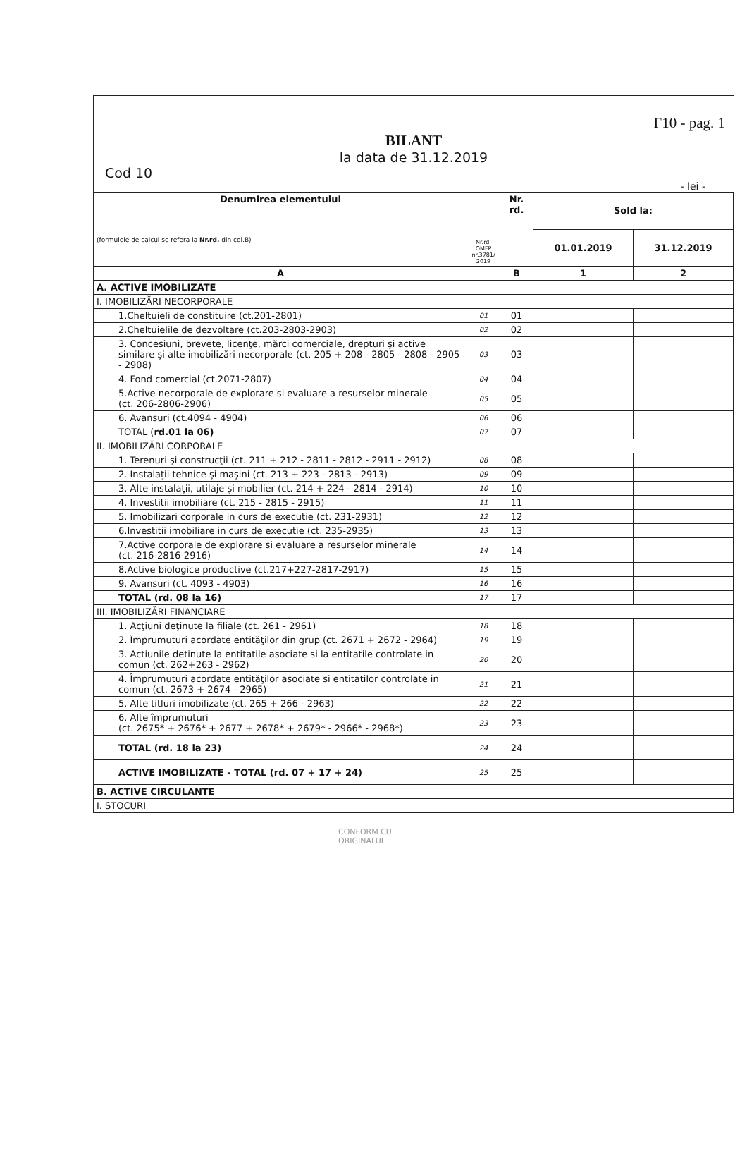F10 - pag. 1
BILANT
la data de 31.12.2019
Cod 10
- lei -
| Denumirea elementului (formulele de calcul se refera la Nr.rd. din col.B) | Nr.rd. OMFP nr.3781/ 2019 | Nr. rd. | Sold la: | |
| --- | --- | --- | --- | --- |
| | | | 01.01.2019 | 31.12.2019 |
| A | | B | 1 | 2 |
| A. ACTIVE IMOBILIZATE | | | | |
| I. IMOBILIZĂRI NECORPORALE | | | | |
| 1.Cheltuieli de constituire (ct.201-2801) | 01 | 01 | | |
| 2.Cheltuielile de dezvoltare (ct.203-2803-2903) | 02 | 02 | | |
| 3. Concesiuni, brevete, licenţe, mărci comerciale, drepturi şi active similare şi alte imobilizări necorporale (ct. 205 + 208 - 2805 - 2808 - 2905 - 2908) | 03 | 03 | | |
| 4. Fond comercial (ct.2071-2807) | 04 | 04 | | |
| 5.Active necorporale de explorare si evaluare a resurselor minerale (ct. 206-2806-2906) | 05 | 05 | | |
| 6. Avansuri (ct.4094 - 4904) | 06 | 06 | | |
| TOTAL ( rd.01 la 06) | 07 | 07 | | |
| II. IMOBILIZĂRI CORPORALE | | | | |
| 1. Terenuri şi construcţii (ct. 211 + 212 - 2811 - 2812 - 2911 - 2912) | 08 | 08 | | |
| 2. Instalaţii tehnice şi maşini (ct. 213 + 223 - 2813 - 2913) | 09 | 09 | | |
| 3. Alte instalaţii, utilaje şi mobilier (ct. 214 + 224 - 2814 - 2914) | 10 | 10 | | |
| 4. Investitii imobiliare (ct. 215 - 2815 - 2915) | 11 | 11 | | |
| 5. Imobilizari corporale in curs de executie (ct. 231-2931) | 12 | 12 | | |
| 6.Investitii imobiliare in curs de executie (ct. 235-2935) | 13 | 13 | | |
| 7.Active corporale de explorare si evaluare a resurselor minerale (ct. 216-2816-2916) | 14 | 14 | | |
| 8.Active biologice productive (ct.217+227-2817-2917) | 15 | 15 | | |
| 9. Avansuri (ct. 4093 - 4903) | 16 | 16 | | |
| TOTAL (rd. 08 la 16) | 17 | 17 | | |
| III. IMOBILIZĂRI FINANCIARE | | | | |
| 1. Acţiuni deţinute la filiale (ct. 261 - 2961) | 18 | 18 | | |
| 2. Împrumuturi acordate entităţilor din grup (ct. 2671 + 2672 - 2964) | 19 | 19 | | |
| 3. Actiunile detinute la entitatile asociate si la entitatile controlate in comun (ct. 262+263 - 2962) | 20 | 20 | | |
| 4. Împrumuturi acordate entităţilor asociate si entitatilor controlate in comun (ct. 2673 + 2674 - 2965) | 21 | 21 | | |
| 5. Alte titluri imobilizate (ct. 265 + 266 - 2963) | 22 | 22 | | |
| 6. Alte împrumuturi (ct. 2675* + 2676* + 2677 + 2678* + 2679* - 2966* - 2968*) | 23 | 23 | | |
| TOTAL (rd. 18 la 23) | 24 | 24 | | |
| ACTIVE IMOBILIZATE - TOTAL (rd. 07 + 17 + 24) | 25 | 25 | | |
| B. ACTIVE CIRCULANTE | | | | |
| I. STOCURI | | | | |
CONFORM CU
ORIGINALUL